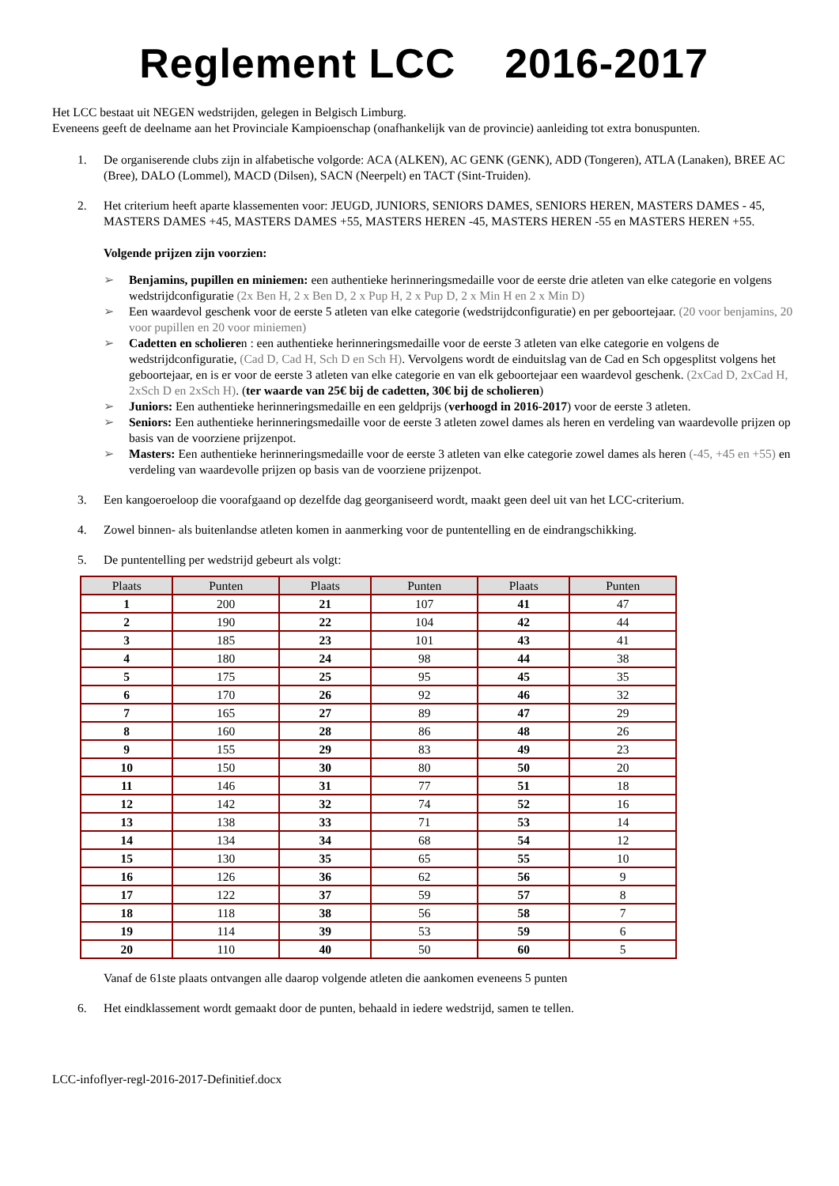Reglement LCC 2016-2017
Het LCC bestaat uit NEGEN wedstrijden, gelegen in Belgisch Limburg.
Eveneens geeft de deelname aan het Provinciale Kampioenschap (onafhankelijk van de provincie) aanleiding tot extra bonuspunten.
1. De organiserende clubs zijn in alfabetische volgorde: ACA (ALKEN), AC GENK (GENK), ADD (Tongeren), ATLA (Lanaken), BREE AC (Bree), DALO (Lommel), MACD (Dilsen), SACN (Neerpelt) en TACT (Sint-Truiden).
2. Het criterium heeft aparte klassementen voor: JEUGD, JUNIORS, SENIORS DAMES, SENIORS HEREN, MASTERS DAMES - 45, MASTERS DAMES +45, MASTERS DAMES +55, MASTERS HEREN -45, MASTERS HEREN -55 en MASTERS HEREN +55.
Volgende prijzen zijn voorzien:
➢ Benjamins, pupillen en miniemen: een authentieke herinneringsmedaille voor de eerste drie atleten van elke categorie en volgens wedstrijdconfiguratie (2x Ben H, 2 x Ben D, 2 x Pup H, 2 x Pup D, 2 x Min H en 2 x Min D)
➢ Een waardevol geschenk voor de eerste 5 atleten van elke categorie (wedstrijdconfiguratie) en per geboortejaar. (20 voor benjamins, 20 voor pupillen en 20 voor miniemen)
➢ Cadetten en scholieren : een authentieke herinneringsmedaille voor de eerste 3 atleten van elke categorie en volgens de wedstrijdconfiguratie, (Cad D, Cad H, Sch D en Sch H). Vervolgens wordt de einduitslag van de Cad en Sch opgesplitst volgens het geboortejaar, en is er voor de eerste 3 atleten van elke categorie en van elk geboortejaar een waardevol geschenk. (2xCad D, 2xCad H, 2xSch D en 2xSch H). (ter waarde van 25€ bij de cadetten, 30€ bij de scholieren)
➢ Juniors: Een authentieke herinneringsmedaille en een geldprijs (verhoogd in 2016-2017) voor de eerste 3 atleten.
➢ Seniors: Een authentieke herinneringsmedaille voor de eerste 3 atleten zowel dames als heren en verdeling van waardevolle prijzen op basis van de voorziene prijzenpot.
➢ Masters: Een authentieke herinneringsmedaille voor de eerste 3 atleten van elke categorie zowel dames als heren (-45, +45 en +55) en verdeling van waardevolle prijzen op basis van de voorziene prijzenpot.
3. Een kangoeroeloop die voorafgaand op dezelfde dag georganiseerd wordt, maakt geen deel uit van het LCC-criterium.
4. Zowel binnen- als buitenlandse atleten komen in aanmerking voor de puntentelling en de eindrangschikking.
5. De puntentelling per wedstrijd gebeurt als volgt:
| Plaats | Punten | Plaats | Punten | Plaats | Punten |
| --- | --- | --- | --- | --- | --- |
| 1 | 200 | 21 | 107 | 41 | 47 |
| 2 | 190 | 22 | 104 | 42 | 44 |
| 3 | 185 | 23 | 101 | 43 | 41 |
| 4 | 180 | 24 | 98 | 44 | 38 |
| 5 | 175 | 25 | 95 | 45 | 35 |
| 6 | 170 | 26 | 92 | 46 | 32 |
| 7 | 165 | 27 | 89 | 47 | 29 |
| 8 | 160 | 28 | 86 | 48 | 26 |
| 9 | 155 | 29 | 83 | 49 | 23 |
| 10 | 150 | 30 | 80 | 50 | 20 |
| 11 | 146 | 31 | 77 | 51 | 18 |
| 12 | 142 | 32 | 74 | 52 | 16 |
| 13 | 138 | 33 | 71 | 53 | 14 |
| 14 | 134 | 34 | 68 | 54 | 12 |
| 15 | 130 | 35 | 65 | 55 | 10 |
| 16 | 126 | 36 | 62 | 56 | 9 |
| 17 | 122 | 37 | 59 | 57 | 8 |
| 18 | 118 | 38 | 56 | 58 | 7 |
| 19 | 114 | 39 | 53 | 59 | 6 |
| 20 | 110 | 40 | 50 | 60 | 5 |
Vanaf de 61ste plaats ontvangen alle daarop volgende atleten die aankomen eveneens 5 punten
6. Het eindklassement wordt gemaakt door de punten, behaald in iedere wedstrijd, samen te tellen.
LCC-infoflyer-regl-2016-2017-Definitief.docx